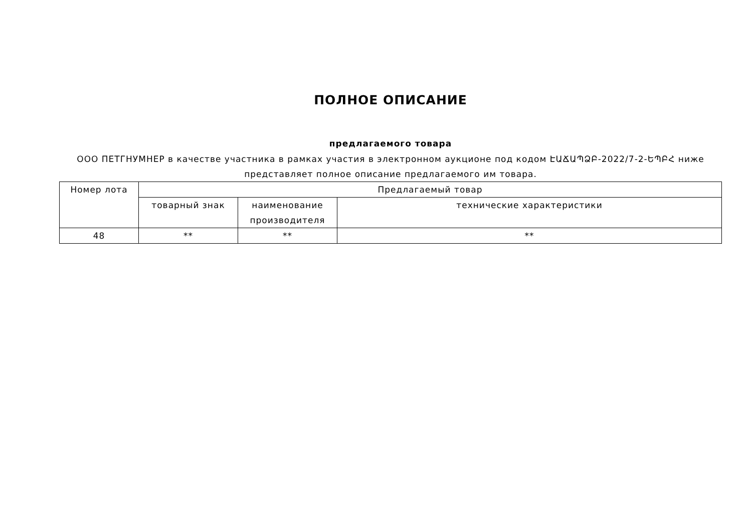ПОЛНОЕ ОПИСАНИЕ
предлагаемого товара
ООО ПЕТГНУМНЕР в качестве участника в рамках участия в электронном аукционе под кодом ԷԱՃԱՊՁԲ-2022/7-2-ԵՊԲՀ ниже представляет полное описание предлагаемого им товара.
| Номер лота | Предлагаемый товар | | |
| --- | --- | --- | --- |
| | товарный знак | наименование производителя | технические характеристики |
| 48 | ** | ** | ** |